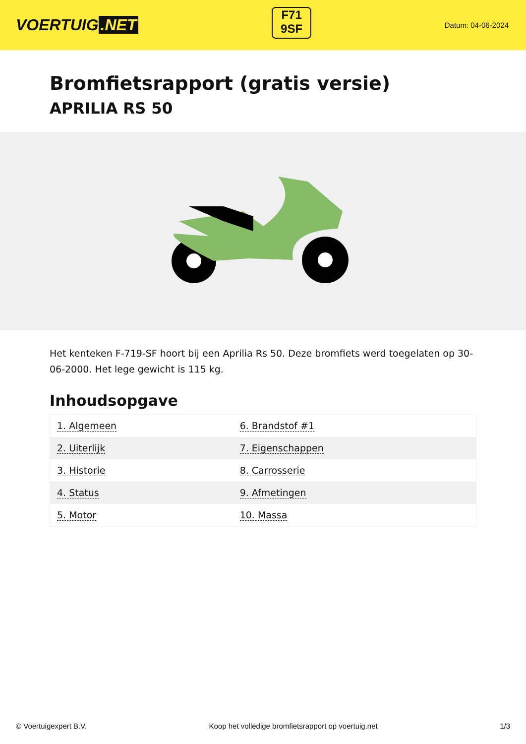VOERTUIG.NET
F71
9SF
Datum: 04-06-2024
Bromfietsrapport (gratis versie)
APRILIA RS 50
Het kenteken F-719-SF hoort bij een Aprilia Rs 50. Deze bromfiets werd toegelaten op 30-06-2000. Het lege gewicht is 115 kg.
Inhoudsopgave
| 1. Algemeen | 6. Brandstof #1 |
| 2. Uiterlijk | 7. Eigenschappen |
| 3. Historie | 8. Carrosserie |
| 4. Status | 9. Afmetingen |
| 5. Motor | 10. Massa |
© Voertuigexpert B.V. Koop het volledige bromfietsrapport op voertuig.net 1/3